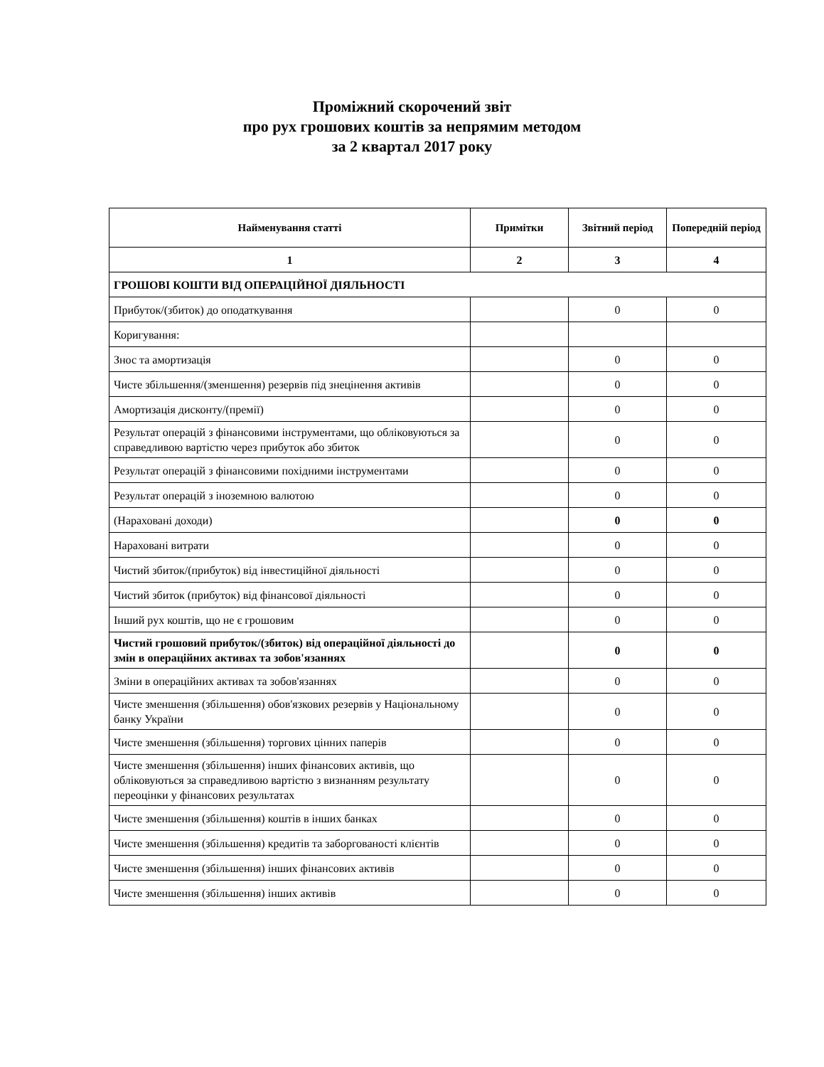Проміжний скорочений звіт
про рух грошових коштів за непрямим методом
за 2 квартал 2017 року
| Найменування статті | Примітки | Звітний період | Попередній період |
| --- | --- | --- | --- |
| 1 | 2 | 3 | 4 |
| ГРОШОВІ КОШТИ ВІД ОПЕРАЦІЙНОЇ ДІЯЛЬНОСТІ | | | |
| Прибуток/(збиток) до оподаткування | | 0 | 0 |
| Коригування: | | | |
| Знос та амортизація | | 0 | 0 |
| Чисте збільшення/(зменшення) резервів під знецінення активів | | 0 | 0 |
| Амортизація дисконту/(премії) | | 0 | 0 |
| Результат операцій з фінансовими інструментами, що обліковуються за справедливою вартістю через прибуток або збиток | | 0 | 0 |
| Результат операцій з фінансовими похідними інструментами | | 0 | 0 |
| Результат операцій з іноземною валютою | | 0 | 0 |
| (Нараховані доходи) | | 0 | 0 |
| Нараховані витрати | | 0 | 0 |
| Чистий збиток/(прибуток) від інвестиційної діяльності | | 0 | 0 |
| Чистий збиток (прибуток) від фінансової діяльності | | 0 | 0 |
| Інший рух коштів, що не є грошовим | | 0 | 0 |
| Чистий грошовий прибуток/(збиток) від операційної діяльності до змін в операційних активах та зобов'язаннях | | 0 | 0 |
| Зміни в операційних активах та зобов'язаннях | | 0 | 0 |
| Чисте зменшення (збільшення) обов'язкових резервів у Національному банку України | | 0 | 0 |
| Чисте зменшення (збільшення) торгових цінних паперів | | 0 | 0 |
| Чисте зменшення (збільшення) інших фінансових активів, що обліковуються за справедливою вартістю з визнанням результату переоцінки у фінансових результатах | | 0 | 0 |
| Чисте зменшення (збільшення) коштів в інших банках | | 0 | 0 |
| Чисте зменшення (збільшення) кредитів та заборгованості клієнтів | | 0 | 0 |
| Чисте зменшення (збільшення) інших фінансових активів | | 0 | 0 |
| Чисте зменшення (збільшення) інших активів | | 0 | 0 |